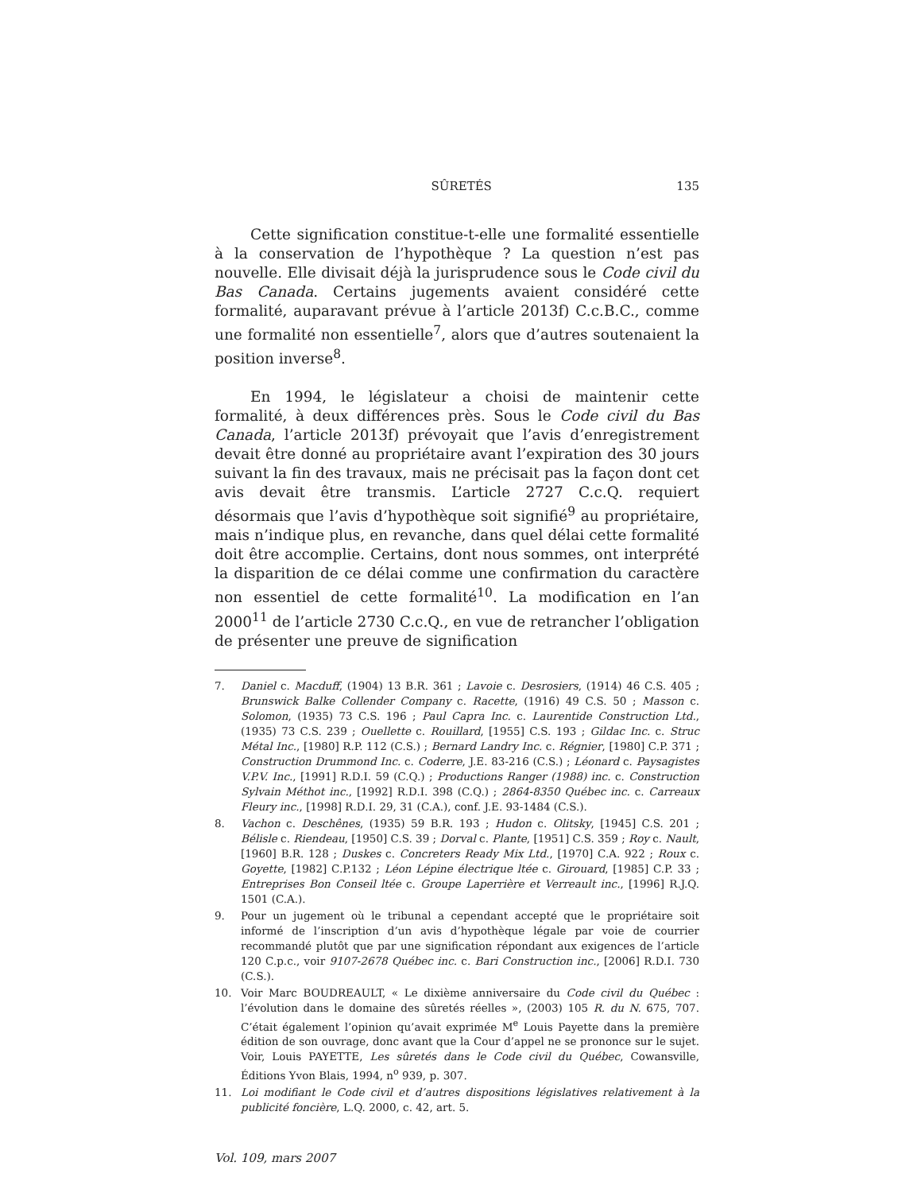SÛRETÉS 135
Cette signification constitue-t-elle une formalité essentielle à la conservation de l’hypothèque ? La question n’est pas nouvelle. Elle divisait déjà la jurisprudence sous le Code civil du Bas Canada. Certains jugements avaient considéré cette formalité, auparavant prévue à l’article 2013f) C.c.B.C., comme une formalité non essentielle<sup>7</sup>, alors que d’autres soutenaient la position inverse<sup>8</sup>.
En 1994, le législateur a choisi de maintenir cette formalité, à deux différences près. Sous le Code civil du Bas Canada, l’article 2013f) prévoyait que l’avis d’enregistrement devait être donné au propriétaire avant l’expiration des 30 jours suivant la fin des travaux, mais ne précisait pas la façon dont cet avis devait être transmis. L’article 2727 C.c.Q. requiert désormais que l’avis d’hypothèque soit signifié<sup>9</sup> au propriétaire, mais n’indique plus, en revanche, dans quel délai cette formalité doit être accomplie. Certains, dont nous sommes, ont interprété la disparition de ce délai comme une confirmation du caractère non essentiel de cette formalité<sup>10</sup>. La modification en l’an 2000<sup>11</sup> de l’article 2730 C.c.Q., en vue de retrancher l’obligation de présenter une preuve de signification
7. Daniel c. Macduff, (1904) 13 B.R. 361 ; Lavoie c. Desrosiers, (1914) 46 C.S. 405 ; Brunswick Balke Collender Company c. Racette, (1916) 49 C.S. 50 ; Masson c. Solomon, (1935) 73 C.S. 196 ; Paul Capra Inc. c. Laurentide Construction Ltd., (1935) 73 C.S. 239 ; Ouellette c. Rouillard, [1955] C.S. 193 ; Gildac Inc. c. Struc Métal Inc., [1980] R.P. 112 (C.S.) ; Bernard Landry Inc. c. Régnier, [1980] C.P. 371 ; Construction Drummond Inc. c. Coderre, J.E. 83-216 (C.S.) ; Léonard c. Paysagistes V.P.V. Inc., [1991] R.D.I. 59 (C.Q.) ; Productions Ranger (1988) inc. c. Construction Sylvain Méthot inc., [1992] R.D.I. 398 (C.Q.) ; 2864-8350 Québec inc. c. Carreaux Fleury inc., [1998] R.D.I. 29, 31 (C.A.), conf. J.E. 93-1484 (C.S.).
8. Vachon c. Deschênes, (1935) 59 B.R. 193 ; Hudon c. Olitsky, [1945] C.S. 201 ; Bélisle c. Riendeau, [1950] C.S. 39 ; Dorval c. Plante, [1951] C.S. 359 ; Roy c. Nault, [1960] B.R. 128 ; Duskes c. Concreters Ready Mix Ltd., [1970] C.A. 922 ; Roux c. Goyette, [1982] C.P.132 ; Léon Lépine électrique ltée c. Girouard, [1985] C.P. 33 ; Entreprises Bon Conseil ltée c. Groupe Laperrière et Verreault inc., [1996] R.J.Q. 1501 (C.A.).
9. Pour un jugement où le tribunal a cependant accepté que le propriétaire soit informé de l’inscription d’un avis d’hypothèque légale par voie de courrier recommandé plutôt que par une signification répondant aux exigences de l’article 120 C.p.c., voir 9107-2678 Québec inc. c. Bari Construction inc., [2006] R.D.I. 730 (C.S.).
10. Voir Marc BOUDREAULT, « Le dixième anniversaire du Code civil du Québec : l’évolution dans le domaine des sûretés réelles », (2003) 105 R. du N. 675, 707. C’était également l’opinion qu’avait exprimée M<sup>e</sup> Louis Payette dans la première édition de son ouvrage, donc avant que la Cour d’appel ne se prononce sur le sujet. Voir, Louis PAYETTE, Les sûretés dans le Code civil du Québec, Cowansville, Éditions Yvon Blais, 1994, n<sup>o</sup> 939, p. 307.
11. Loi modifiant le Code civil et d’autres dispositions législatives relativement à la publicité foncière, L.Q. 2000, c. 42, art. 5.
Vol. 109, mars 2007